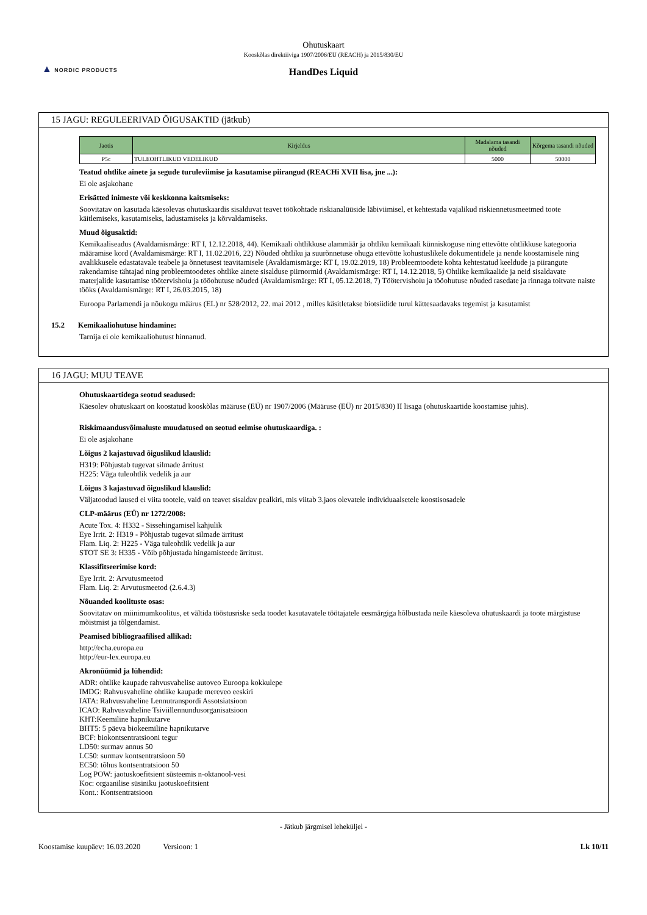▲ NORDIC PRODUCTS
Ohutuskaart
Kooskõlas direktiiviga 1907/2006/EÜ (REACH) ja 2015/830/EU
HandDes Liquid
15 JAGU: REGULEERIVAD ÕIGUSAKTID (jätkub)
| Jaotis | Kirjeldus | Madalama tasandi nõuded | Kõrgema tasandi nõuded |
| --- | --- | --- | --- |
| P5c | TULEOHTLIKUD VEDELIKUD | 5000 | 50000 |
Teatud ohtlike ainete ja segude turuleviimise ja kasutamise piirangud (REACHi XVII lisa, jne ...):
Ei ole asjakohane
Erisätted inimeste või keskkonna kaitsmiseks:
Soovitatav on kasutada käesolevas ohutuskaardis sisalduvat teavet töökohtade riskianalüüside läbiviimisel, et kehtestada vajalikud riskiennetusmeetmed toote käitlemiseks, kasutamiseks, ladustamiseks ja kõrvaldamiseks.
Muud õigusaktid:
Kemikaaliseadus (Avaldamismärge: RT I, 12.12.2018, 44). Kemikaali ohtlikkuse alammäär ja ohtliku kemikaali künniskoguse ning ettevõtte ohtlikkuse kategooria määramise kord (Avaldamismärge: RT I, 11.02.2016, 22) Nõuded ohtliku ja suurõnnetuse ohuga ettevõtte kohustuslikele dokumentidele ja nende koostamisele ning avalikkusele edastatavale teabele ja õnnetusest teavitamisele (Avaldamismärge: RT I, 19.02.2019, 18) Probleemtoodete kohta kehtestatud keeldude ja piirangute rakendamise tähtajad ning probleemtoodetes ohtlike ainete sisalduse piirnormid (Avaldamismärge: RT I, 14.12.2018, 5) Ohtlike kemikaalide ja neid sisaldavate materjalide kasutamise töötervishoiu ja tööohutuse nõuded (Avaldamismärge: RT I, 05.12.2018, 7) Töötervishoiu ja tööohutuse nõuded rasedate ja rinnaga toitvate naiste tööks (Avaldamismärge: RT I, 26.03.2015, 18)
Euroopa Parlamendi ja nõukogu määrus (EL) nr 528/2012, 22. mai 2012 , milles käsitletakse biotsiidide turul kättesaadavaks tegemist ja kasutamist
15.2 Kemikaaliohutuse hindamine:
Tarnija ei ole kemikaaliohutust hinnanud.
16 JAGU: MUU TEAVE
Ohutuskaartidega seotud seadused:
Käesolev ohutuskaart on koostatud kooskõlas määruse (EÜ) nr 1907/2006 (Määruse (EÜ) nr 2015/830) II lisaga (ohutuskaartide koostamise juhis).
Riskimaandusvõimaluste muudatused on seotud eelmise ohutuskaardiga. :
Ei ole asjakohane
Lõigus 2 kajastuvad õiguslikud klauslid:
H319: Põhjustab tugevat silmade ärritust
H225: Väga tuleohtlik vedelik ja aur
Lõigus 3 kajastuvad õiguslikud klauslid:
Väljatoodud laused ei viita tootele, vaid on teavet sisaldav pealkiri, mis viitab 3.jaos olevatele individuaalsetele koostisosadele
CLP-määrus (EÜ) nr 1272/2008:
Acute Tox. 4: H332 - Sissehingamisel kahjulik
Eye Irrit. 2: H319 - Põhjustab tugevat silmade ärritust
Flam. Liq. 2: H225 - Väga tuleohtlik vedelik ja aur
STOT SE 3: H335 - Võib põhjustada hingamisteede ärritust.
Klassifitseerimise kord:
Eye Irrit. 2: Arvutusmeetod
Flam. Liq. 2: Arvutusmeetod (2.6.4.3)
Nõuanded koolituste osas:
Soovitatav on miinimumkoolitus, et vältida tööstusriske seda toodet kasutavatele töötajatele eesmärgiga hõlbustada neile käesoleva ohutuskaardi ja toote märgistuse mõistmist ja tõlgendamist.
Peamised bibliograafilised allikad:
http://echa.europa.eu
http://eur-lex.europa.eu
Akronüümid ja lühendid:
ADR: ohtlike kaupade rahvusvahelise autoveo Euroopa kokkulepe
IMDG: Rahvusvaheline ohtlike kaupade mereveo eeskiri
IATA: Rahvusvaheline Lennutranspordi Assotsiatsioon
ICAO: Rahvusvaheline Tsiviillennundusorganisatsioon
KHT:Keemiline hapnikutarve
BHT5: 5 päeva biokeemiline hapnikutarve
BCF: biokontsentratsiooni tegur
LD50: surmav annus 50
LC50: surmav kontsentratsioon 50
EC50: tõhus kontsentratsioon 50
Log POW: jaotuskoefitsient süsteemis n-oktanool-vesi
Koc: orgaanilise süsiniku jaotuskoefitsient
Kont.: Kontsentratsioon
- Jätkub järgmisel leheküljel -
Koostamise kuupäev: 16.03.2020 Versioon: 1 Lk 10/11